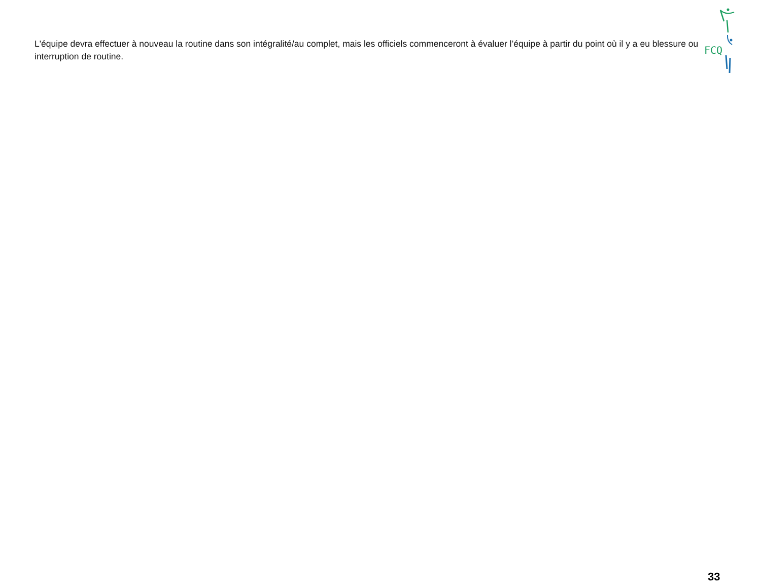FCQ
L'équipe devra effectuer à nouveau la routine dans son intégralité/au complet, mais les officiels commenceront à évaluer l’équipe à partir du point où il y a eu blessure ou interruption de routine.
33